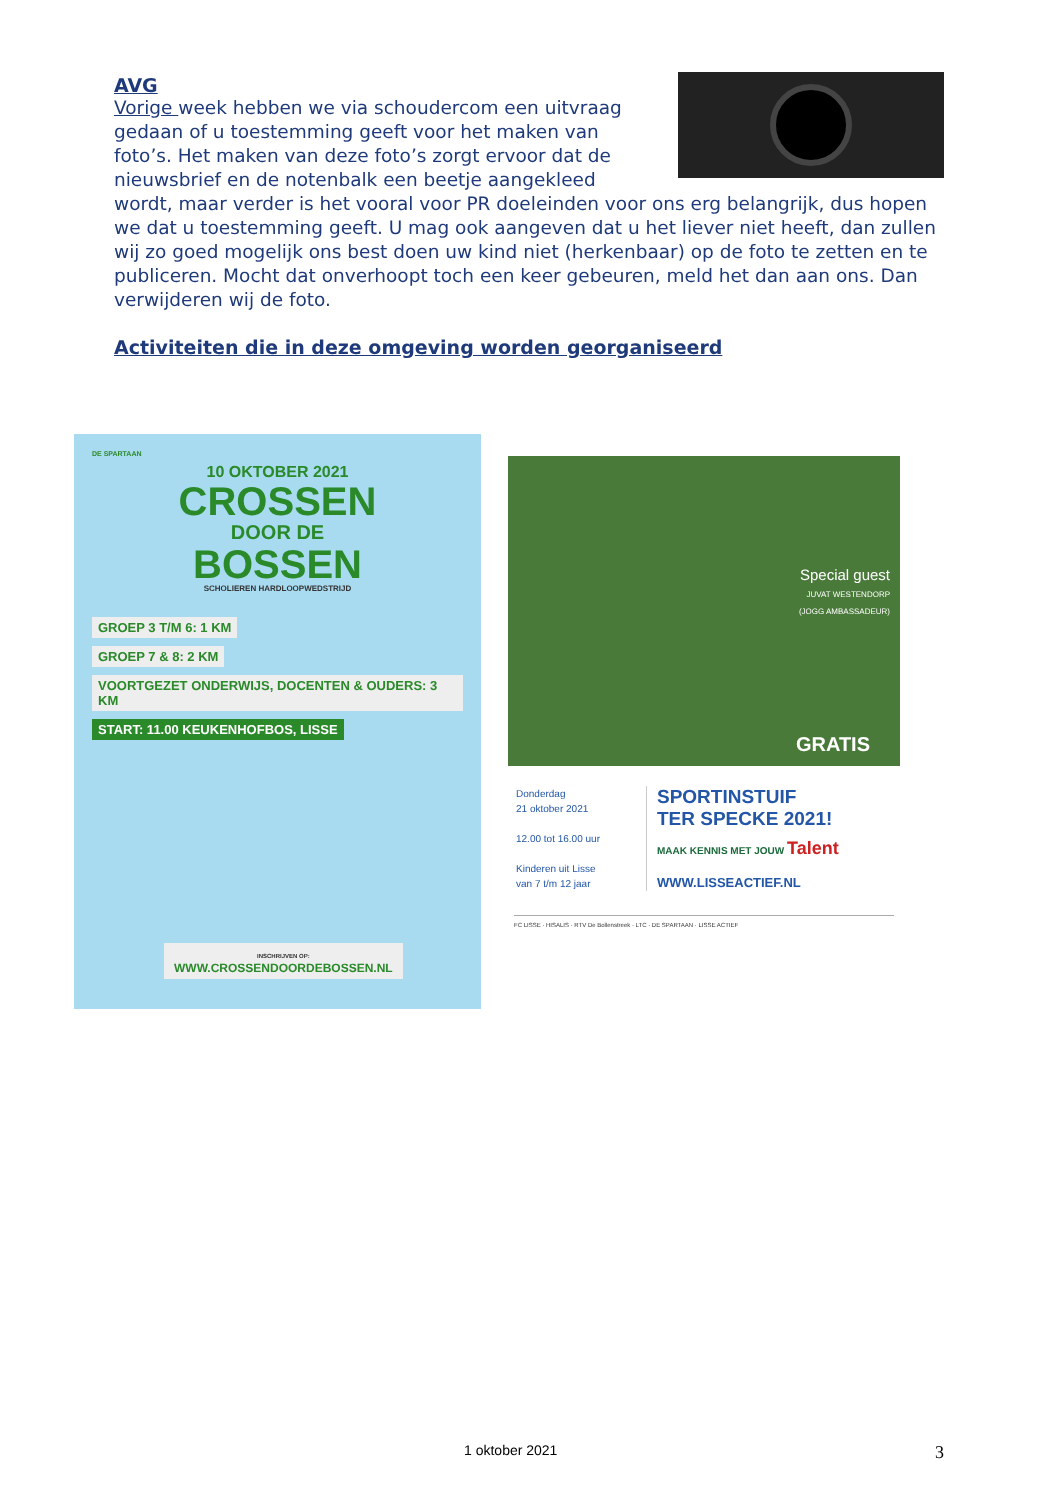AVG
Vorige week hebben we via schoudercom een uitvraag gedaan of u toestemming geeft voor het maken van foto’s. Het maken van deze foto’s zorgt ervoor dat de nieuwsbrief en de notenbalk een beetje aangekleed wordt, maar verder is het vooral voor PR doeleinden voor ons erg belangrijk, dus hopen we dat u toestemming geeft. U mag ook aangeven dat u het liever niet heeft, dan zullen wij zo goed mogelijk ons best doen uw kind niet (herkenbaar) op de foto te zetten en te publiceren. Mocht dat onverhoopt toch een keer gebeuren, meld het dan aan ons. Dan verwijderen wij de foto.
Activiteiten die in deze omgeving worden georganiseerd
DE SPARTAAN
10 OKTOBER 2021
CROSSEN
DOOR DE
BOSSEN
SCHOLIEREN HARDLOOPWEDSTRIJD
GROEP 3 T/M 6: 1 KM
GROEP 7 & 8: 2 KM
VOORTGEZET ONDERWIJS, DOCENTEN & OUDERS: 3 KM
START: 11.00 KEUKENHOFBOS, LISSE
INSCHRIJVEN OP:
WWW.CROSSENDOORDEBOSSEN.NL
Special guest
JUVAT WESTENDORP
(JOGG AMBASSADEUR)
GRATIS
Donderdag
21 oktober 2021
12.00 tot 16.00 uur
Kinderen uit Lisse
van 7 t/m 12 jaar
SPORTINSTUIF
TER SPECKE 2021!
MAAK KENNIS MET JOUW Talent
WWW.LISSEACTIEF.NL
FC LISSE · HISALIS · RTV De Bollenstreek · LTC · DE SPARTAAN · LISSE ACTIEF
1 oktober 2021 3